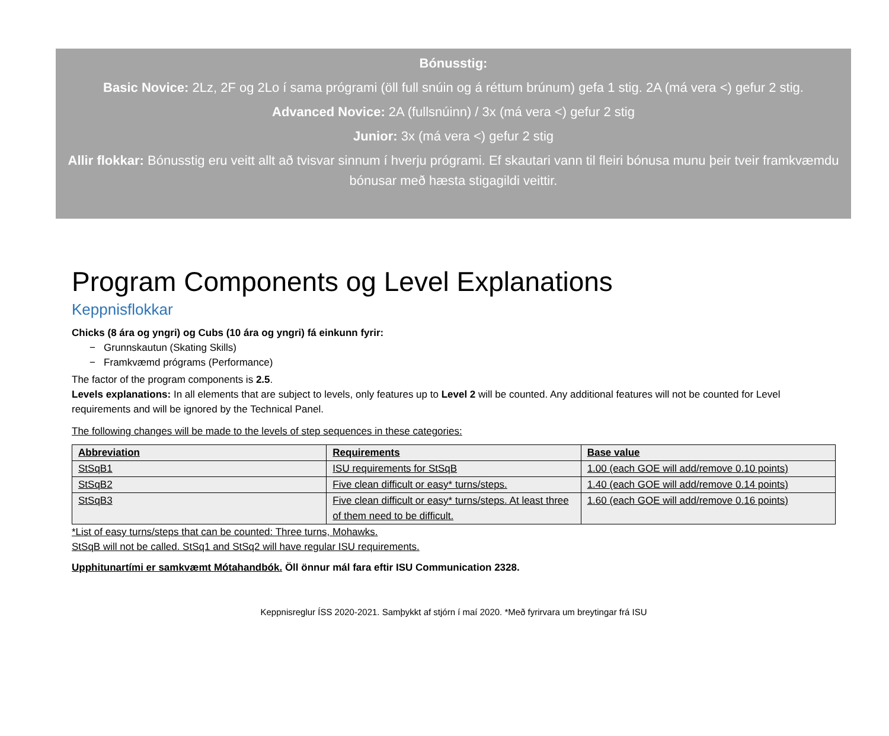Bónusstig:
Basic Novice: 2Lz, 2F og 2Lo í sama prógrami (öll full snúin og á réttum brúnum) gefa 1 stig. 2A (má vera <) gefur 2 stig.
Advanced Novice: 2A (fullsnúinn) / 3x (má vera <) gefur 2 stig
Junior: 3x (má vera <) gefur 2 stig
Allir flokkar: Bónusstig eru veitt allt að tvisvar sinnum í hverju prógrami. Ef skautari vann til fleiri bónusa munu þeir tveir framkvæmdu bónusar með hæsta stigagildi veittir.
Program Components og Level Explanations
Keppnisflokkar
Chicks (8 ára og yngri) og Cubs (10 ára og yngri) fá einkunn fyrir:
− Grunnskautun (Skating Skills)
− Framkvæmd prógrams (Performance)
The factor of the program components is 2.5.
Levels explanations: In all elements that are subject to levels, only features up to Level 2 will be counted. Any additional features will not be counted for Level requirements and will be ignored by the Technical Panel.
The following changes will be made to the levels of step sequences in these categories:
| Abbreviation | Requirements | Base value |
| --- | --- | --- |
| StSqB1 | ISU requirements for StSqB | 1.00 (each GOE will add/remove 0.10 points) |
| StSqB2 | Five clean difficult or easy* turns/steps. | 1.40 (each GOE will add/remove 0.14 points) |
| StSqB3 | Five clean difficult or easy* turns/steps. At least three of them need to be difficult. | 1.60 (each GOE will add/remove 0.16 points) |
*List of easy turns/steps that can be counted: Three turns, Mohawks.
StSqB will not be called. StSq1 and StSq2 will have regular ISU requirements.
Upphitunartími er samkvæmt Mótahandbók. Öll önnur mál fara eftir ISU Communication 2328.
Keppnisreglur ÍSS 2020-2021. Samþykkt af stjórn í maí 2020. *Með fyrirvara um breytingar frá ISU